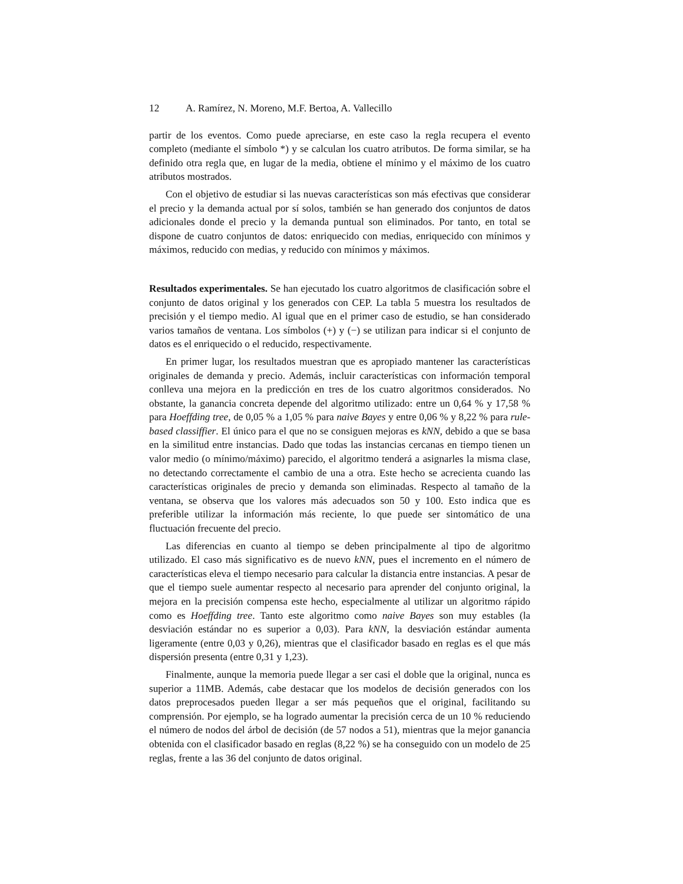12 A. Ramírez, N. Moreno, M.F. Bertoa, A. Vallecillo
partir de los eventos. Como puede apreciarse, en este caso la regla recupera el evento completo (mediante el símbolo *) y se calculan los cuatro atributos. De forma similar, se ha definido otra regla que, en lugar de la media, obtiene el mínimo y el máximo de los cuatro atributos mostrados.
Con el objetivo de estudiar si las nuevas características son más efectivas que considerar el precio y la demanda actual por sí solos, también se han generado dos conjuntos de datos adicionales donde el precio y la demanda puntual son eliminados. Por tanto, en total se dispone de cuatro conjuntos de datos: enriquecido con medias, enriquecido con mínimos y máximos, reducido con medias, y reducido con mínimos y máximos.
Resultados experimentales. Se han ejecutado los cuatro algoritmos de clasificación sobre el conjunto de datos original y los generados con CEP. La tabla 5 muestra los resultados de precisión y el tiempo medio. Al igual que en el primer caso de estudio, se han considerado varios tamaños de ventana. Los símbolos (+) y (−) se utilizan para indicar si el conjunto de datos es el enriquecido o el reducido, respectivamente.
En primer lugar, los resultados muestran que es apropiado mantener las características originales de demanda y precio. Además, incluir características con información temporal conlleva una mejora en la predicción en tres de los cuatro algoritmos considerados. No obstante, la ganancia concreta depende del algoritmo utilizado: entre un 0,64 % y 17,58 % para Hoeffding tree, de 0,05 % a 1,05 % para naive Bayes y entre 0,06 % y 8,22 % para rule-based classiffier. El único para el que no se consiguen mejoras es kNN, debido a que se basa en la similitud entre instancias. Dado que todas las instancias cercanas en tiempo tienen un valor medio (o mínimo/máximo) parecido, el algoritmo tenderá a asignarles la misma clase, no detectando correctamente el cambio de una a otra. Este hecho se acrecienta cuando las características originales de precio y demanda son eliminadas. Respecto al tamaño de la ventana, se observa que los valores más adecuados son 50 y 100. Esto indica que es preferible utilizar la información más reciente, lo que puede ser sintomático de una fluctuación frecuente del precio.
Las diferencias en cuanto al tiempo se deben principalmente al tipo de algoritmo utilizado. El caso más significativo es de nuevo kNN, pues el incremento en el número de características eleva el tiempo necesario para calcular la distancia entre instancias. A pesar de que el tiempo suele aumentar respecto al necesario para aprender del conjunto original, la mejora en la precisión compensa este hecho, especialmente al utilizar un algoritmo rápido como es Hoeffding tree. Tanto este algoritmo como naive Bayes son muy estables (la desviación estándar no es superior a 0,03). Para kNN, la desviación estándar aumenta ligeramente (entre 0,03 y 0,26), mientras que el clasificador basado en reglas es el que más dispersión presenta (entre 0,31 y 1,23).
Finalmente, aunque la memoria puede llegar a ser casi el doble que la original, nunca es superior a 11MB. Además, cabe destacar que los modelos de decisión generados con los datos preprocesados pueden llegar a ser más pequeños que el original, facilitando su comprensión. Por ejemplo, se ha logrado aumentar la precisión cerca de un 10 % reduciendo el número de nodos del árbol de decisión (de 57 nodos a 51), mientras que la mejor ganancia obtenida con el clasificador basado en reglas (8,22 %) se ha conseguido con un modelo de 25 reglas, frente a las 36 del conjunto de datos original.